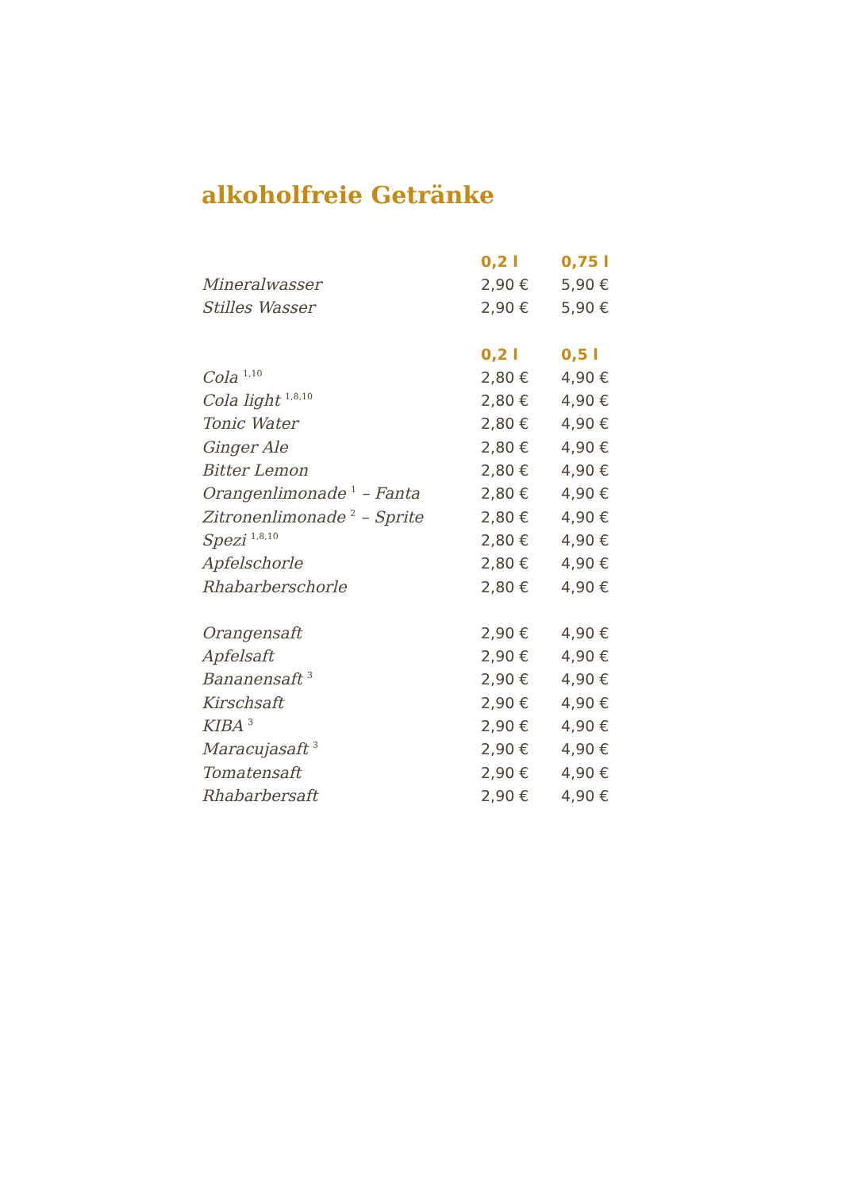alkoholfreie Getränke
| | 0,2 l | 0,75 l |
| Mineralwasser | 2,90 € | 5,90 € |
| Stilles Wasser | 2,90 € | 5,90 € |
| | 0,2 l | 0,5 l |
| Cola <sup>1,10</sup> | 2,80 € | 4,90 € |
| Cola light <sup>1,8,10</sup> | 2,80 € | 4,90 € |
| Tonic Water | 2,80 € | 4,90 € |
| Ginger Ale | 2,80 € | 4,90 € |
| Bitter Lemon | 2,80 € | 4,90 € |
| Orangenlimonade <sup>1</sup> – Fanta | 2,80 € | 4,90 € |
| Zitronenlimonade <sup>2</sup> – Sprite | 2,80 € | 4,90 € |
| Spezi <sup>1,8,10</sup> | 2,80 € | 4,90 € |
| Apfelschorle | 2,80 € | 4,90 € |
| Rhabarberschorle | 2,80 € | 4,90 € |
| Orangensaft | 2,90 € | 4,90 € |
| Apfelsaft | 2,90 € | 4,90 € |
| Bananensaft <sup>3</sup> | 2,90 € | 4,90 € |
| Kirschsaft | 2,90 € | 4,90 € |
| KIBA <sup>3</sup> | 2,90 € | 4,90 € |
| Maracujasaft <sup>3</sup> | 2,90 € | 4,90 € |
| Tomatensaft | 2,90 € | 4,90 € |
| Rhabarbersaft | 2,90 € | 4,90 € |